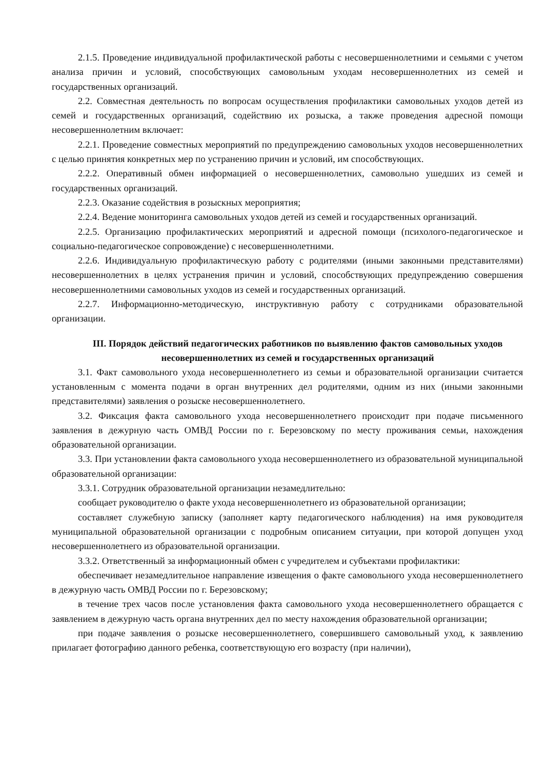2.1.5. Проведение индивидуальной профилактической работы с несовершеннолетними и семьями с учетом анализа причин и условий, способствующих самовольным уходам несовершеннолетних из семей и государственных организаций.
2.2. Совместная деятельность по вопросам осуществления профилактики самовольных уходов детей из семей и государственных организаций, содействию их розыска, а также проведения адресной помощи несовершеннолетним включает:
2.2.1. Проведение совместных мероприятий по предупреждению самовольных уходов несовершеннолетних с целью принятия конкретных мер по устранению причин и условий, им способствующих.
2.2.2. Оперативный обмен информацией о несовершеннолетних, самовольно ушедших из семей и государственных организаций.
2.2.3. Оказание содействия в розыскных мероприятия;
2.2.4. Ведение мониторинга самовольных уходов детей из семей и государственных организаций.
2.2.5. Организацию профилактических мероприятий и адресной помощи (психолого-педагогическое и социально-педагогическое сопровождение) с несовершеннолетними.
2.2.6. Индивидуальную профилактическую работу с родителями (иными законными представителями) несовершеннолетних в целях устранения причин и условий, способствующих предупреждению совершения несовершеннолетними самовольных уходов из семей и государственных организаций.
2.2.7. Информационно-методическую, инструктивную работу с сотрудниками образовательной организации.
III. Порядок действий педагогических работников по выявлению фактов самовольных уходов несовершеннолетних из семей и государственных организаций
3.1. Факт самовольного ухода несовершеннолетнего из семьи и образовательной организации считается установленным с момента подачи в орган внутренних дел родителями, одним из них (иными законными представителями) заявления о розыске несовершеннолетнего.
3.2. Фиксация факта самовольного ухода несовершеннолетнего происходит при подаче письменного заявления в дежурную часть ОМВД России по г. Березовскому по месту проживания семьи, нахождения образовательной организации.
3.3. При установлении факта самовольного ухода несовершеннолетнего из образовательной муниципальной образовательной организации:
3.3.1. Сотрудник образовательной организации незамедлительно:
сообщает руководителю о факте ухода несовершеннолетнего из образовательной организации;
составляет служебную записку (заполняет карту педагогического наблюдения) на имя руководителя муниципальной образовательной организации с подробным описанием ситуации, при которой допущен уход несовершеннолетнего из образовательной организации.
3.3.2. Ответственный за информационный обмен с учредителем и субъектами профилактики:
обеспечивает незамедлительное направление извещения о факте самовольного ухода несовершеннолетнего в дежурную часть ОМВД России по г. Березовскому;
в течение трех часов после установления факта самовольного ухода несовершеннолетнего обращается с заявлением в дежурную часть органа внутренних дел по месту нахождения образовательной организации;
при подаче заявления о розыске несовершеннолетнего, совершившего самовольный уход, к заявлению прилагает фотографию данного ребенка, соответствующую его возрасту (при наличии),